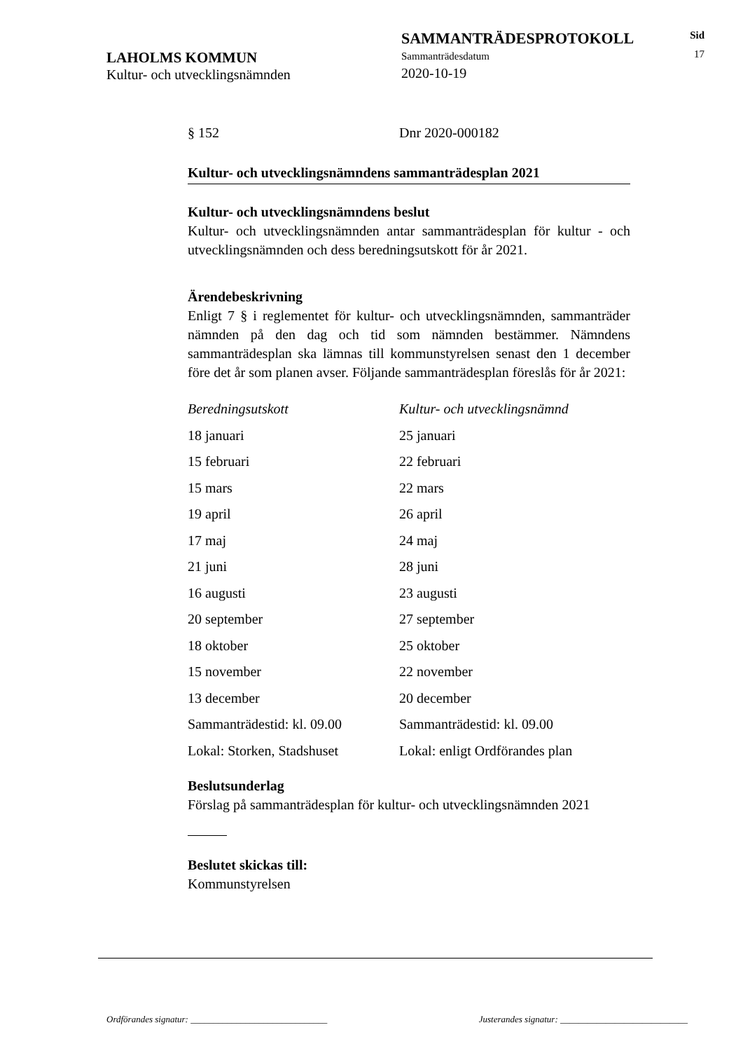LAHOLMS KOMMUN
Kultur- och utvecklingsnämnden
SAMMANTRÄDESPROTOKOLL
Sammanträdesdatum
2020-10-19
Sid
17
§ 152 Dnr 2020-000182
Kultur- och utvecklingsnämndens sammanträdesplan 2021
Kultur- och utvecklingsnämndens beslut
Kultur- och utvecklingsnämnden antar sammanträdesplan för kultur - och utvecklingsnämnden och dess beredningsutskott för år 2021.
Ärendebeskrivning
Enligt 7 § i reglementet för kultur- och utvecklingsnämnden, sammanträder nämnden på den dag och tid som nämnden bestämmer. Nämndens sammanträdesplan ska lämnas till kommunstyrelsen senast den 1 december före det år som planen avser. Följande sammanträdesplan föreslås för år 2021:
| Beredningsutskott | Kultur- och utvecklingsnämnd |
| 18 januari | 25 januari |
| 15 februari | 22 februari |
| 15 mars | 22 mars |
| 19 april | 26 april |
| 17 maj | 24 maj |
| 21 juni | 28 juni |
| 16 augusti | 23 augusti |
| 20 september | 27 september |
| 18 oktober | 25 oktober |
| 15 november | 22 november |
| 13 december | 20 december |
| Sammanträdestid: kl. 09.00 | Sammanträdestid: kl. 09.00 |
| Lokal: Storken, Stadshuset | Lokal: enligt Ordförandes plan |
Beslutsunderlag
Förslag på sammanträdesplan för kultur- och utvecklingsnämnden 2021
Beslutet skickas till:
Kommunstyrelsen
Ordförandes signatur: ______________________________ Justerandes signatur: ____________________________